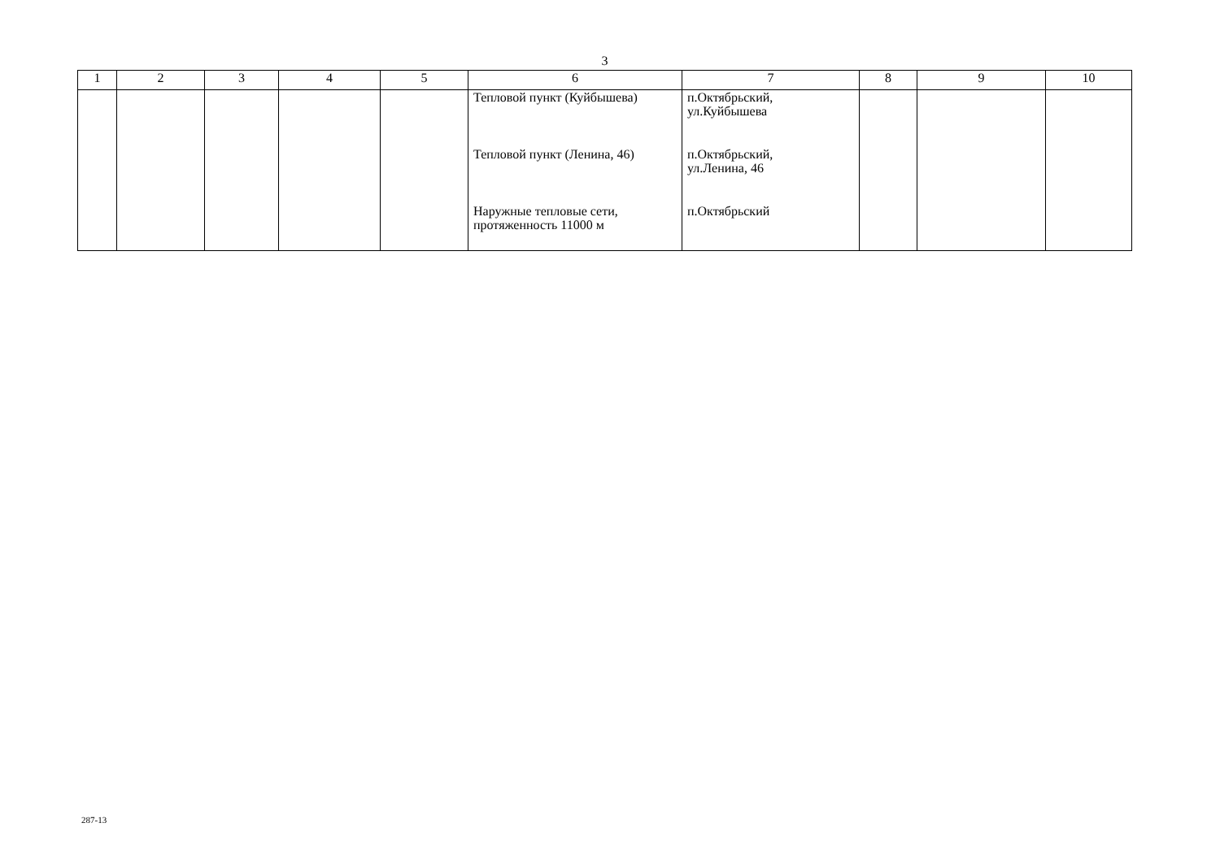3
| 1 | 2 | 3 | 4 | 5 | 6 | 7 | 8 | 9 | 10 |
| --- | --- | --- | --- | --- | --- | --- | --- | --- | --- |
| | | | | | Тепловой пункт (Куйбышева) Тепловой пункт (Ленина, 46) Наружные тепловые сети, протяженность 11000 м | п.Октябрьский, ул.Куйбышева п.Октябрьский, ул.Ленина, 46 п.Октябрьский | | | |
287-13